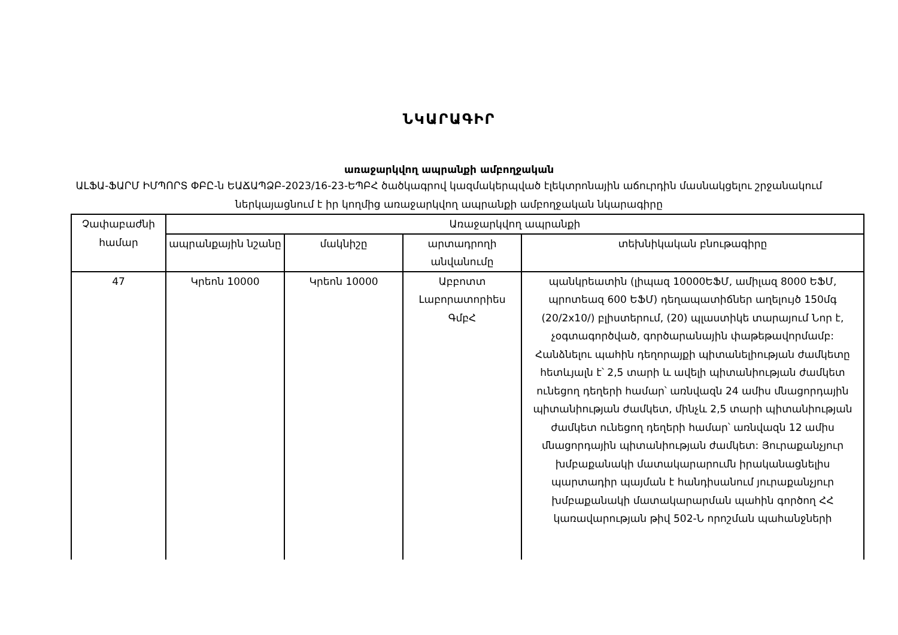ՆԿԱՐԱԳԻՐ
առաջարկվող ապրանքի ամբողջական
ԱԼՖԱ-ՖԱՐՄ ԻՄՊՈՐՏ ՓԲԸ-ն ԵԱՃԱՊՁԲ-2023/16-23-ԵՊԲՀ ծածկագրով կազմակերպված էլեկտրոնային աճուրդին մասնակցելու շրջանակում ներկայացնում է իր կողմից առաջարկվող ապրանքի ամբողջական նկարագիրը
| Չափաբաժնի համար | Առաջարկվող ապրանքի | | | |
| --- | --- | --- | --- | --- |
| | ապրանքային նշանը | մակնիշը | արտադրողի անվանումը | տեխնիկական բնութագիրը |
| 47 | Կրեոն 10000 | Կրեոն 10000 | Աբբոտտ Լաբորատորիես ԳմբՀ | պանկրեատին (լիպազ 10000ԵՖՄ, ամիլազ 8000 ԵՖՄ, պրոտեազ 600 ԵՖՄ) դեղապատիճներ աղելույծ 150մգ (20/2x10/) բլիստերում, (20) պլաստիկե տարայում Նոր է, չօգտագործված, գործարանային փաթեթավորմամբ: Հանձնելու պահին դեղորայքի պիտանելիության ժամկետը հետևյալն է՝ 2,5 տարի և ավելի պիտանիության ժամկետ ունեցող դեղերի համար՝ առնվազն 24 ամիս մնացորդային պիտանիության ժամկետ, մինչև 2,5 տարի պիտանիության ժամկետ ունեցող դեղերի համար՝ առնվազն 12 ամիս մնացորդային պիտանիության ժամկետ: Յուրաքանչյուր խմբաքանակի մատակարարումն իրականացնելիս պարտադիր պայման է հանդիսանում յուրաքանչյուր խմբաքանակի մատակարարման պահին գործող ՀՀ կառավարության թիվ 502-Ն որոշման պահանջների |